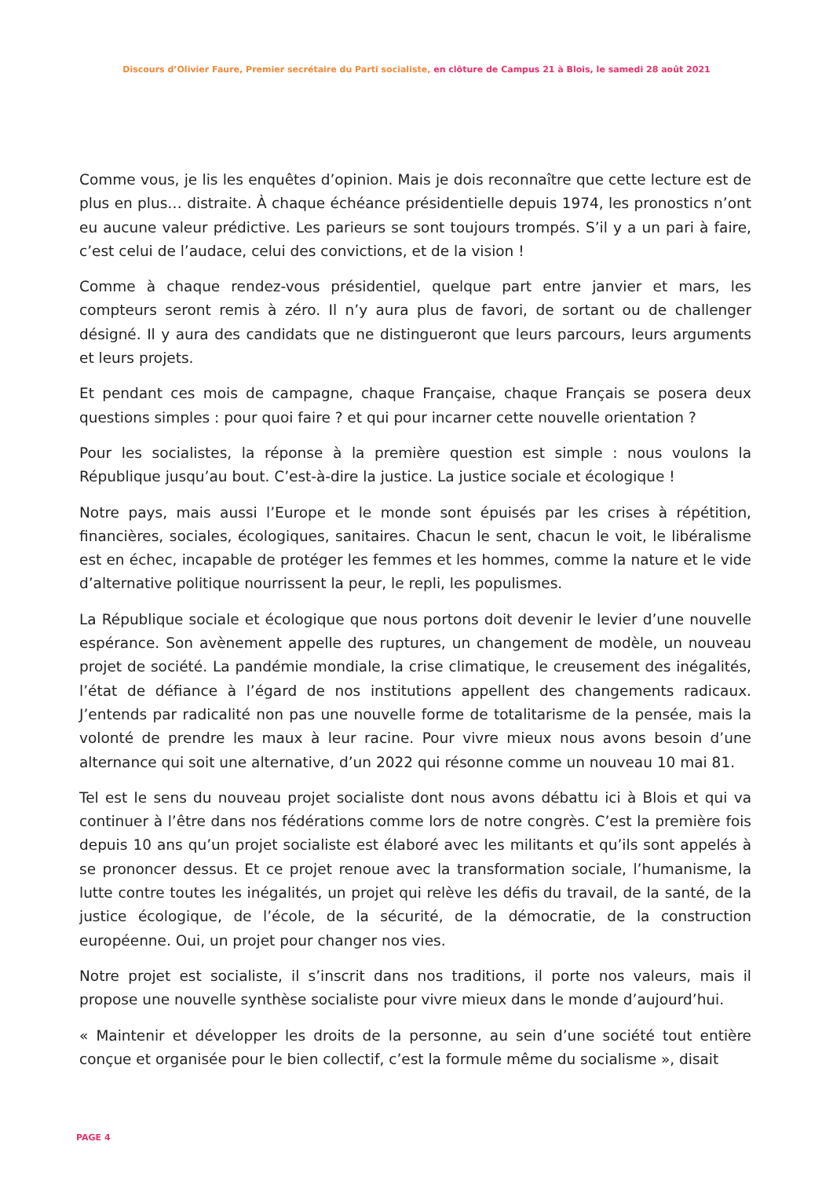Discours d’Olivier Faure, Premier secrétaire du Parti socialiste, en clôture de Campus 21 à Blois, le samedi 28 août 2021
Comme vous, je lis les enquêtes d’opinion. Mais je dois reconnaître que cette lecture est de plus en plus… distraite. À chaque échéance présidentielle depuis 1974, les pronostics n’ont eu aucune valeur prédictive. Les parieurs se sont toujours trompés. S’il y a un pari à faire, c’est celui de l’audace, celui des convictions, et de la vision !
Comme à chaque rendez-vous présidentiel, quelque part entre janvier et mars, les compteurs seront remis à zéro. Il n’y aura plus de favori, de sortant ou de challenger désigné. Il y aura des candidats que ne distingueront que leurs parcours, leurs arguments et leurs projets.
Et pendant ces mois de campagne, chaque Française, chaque Français se posera deux questions simples : pour quoi faire ? et qui pour incarner cette nouvelle orientation ?
Pour les socialistes, la réponse à la première question est simple : nous voulons la République jusqu’au bout. C’est-à-dire la justice. La justice sociale et écologique !
Notre pays, mais aussi l’Europe et le monde sont épuisés par les crises à répétition, financières, sociales, écologiques, sanitaires. Chacun le sent, chacun le voit, le libéralisme est en échec, incapable de protéger les femmes et les hommes, comme la nature et le vide d’alternative politique nourrissent la peur, le repli, les populismes.
La République sociale et écologique que nous portons doit devenir le levier d’une nouvelle espérance. Son avènement appelle des ruptures, un changement de modèle, un nouveau projet de société. La pandémie mondiale, la crise climatique, le creusement des inégalités, l’état de défiance à l’égard de nos institutions appellent des changements radicaux. J’entends par radicalité non pas une nouvelle forme de totalitarisme de la pensée, mais la volonté de prendre les maux à leur racine. Pour vivre mieux nous avons besoin d’une alternance qui soit une alternative, d’un 2022 qui résonne comme un nouveau 10 mai 81.
Tel est le sens du nouveau projet socialiste dont nous avons débattu ici à Blois et qui va continuer à l’être dans nos fédérations comme lors de notre congrès. C’est la première fois depuis 10 ans qu’un projet socialiste est élaboré avec les militants et qu’ils sont appelés à se prononcer dessus. Et ce projet renoue avec la transformation sociale, l’humanisme, la lutte contre toutes les inégalités, un projet qui relève les défis du travail, de la santé, de la justice écologique, de l’école, de la sécurité, de la démocratie, de la construction européenne. Oui, un projet pour changer nos vies.
Notre projet est socialiste, il s’inscrit dans nos traditions, il porte nos valeurs, mais il propose une nouvelle synthèse socialiste pour vivre mieux dans le monde d’aujourd’hui.
« Maintenir et développer les droits de la personne, au sein d’une société tout entière conçue et organisée pour le bien collectif, c’est la formule même du socialisme », disait
PAGE 4